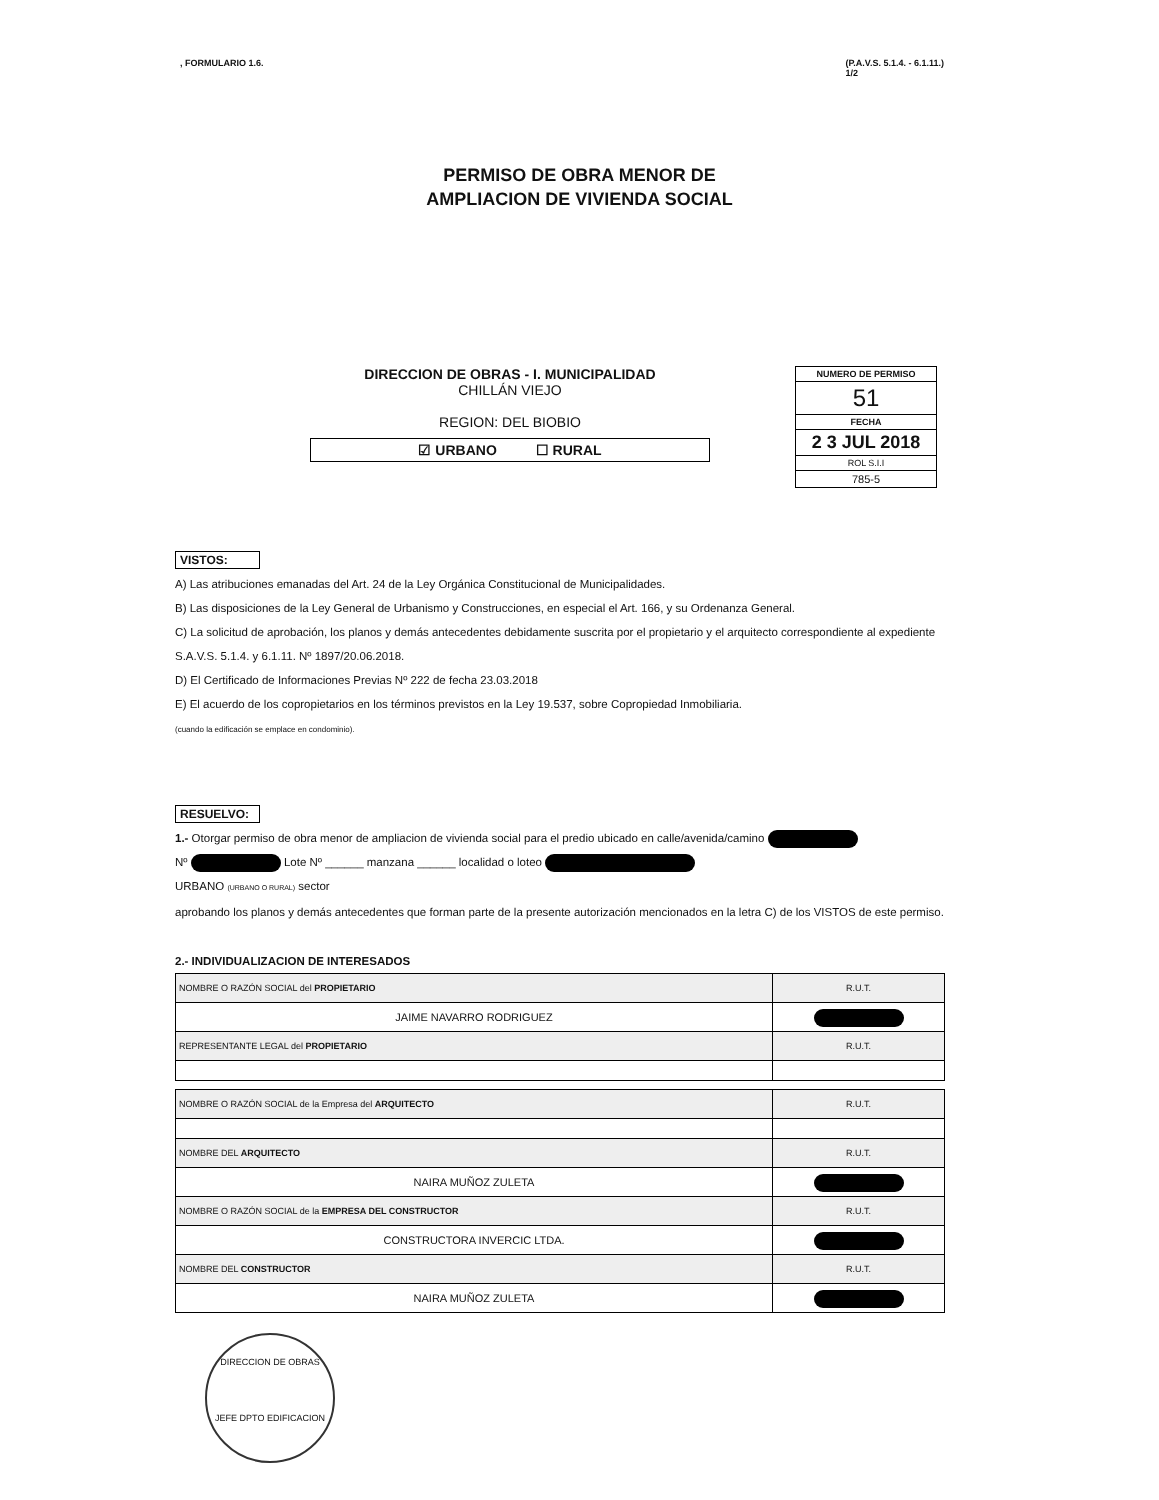, FORMULARIO 1.6. (P.A.V.S. 5.1.4. - 6.1.11.)
1/2
PERMISO DE OBRA MENOR DE
AMPLIACION DE VIVIENDA SOCIAL
DIRECCION DE OBRAS - I. MUNICIPALIDAD
CHILLÁN VIEJO
REGION: DEL BIOBIO
☑ URBANO ☐ RURAL
NUMERO DE PERMISO
51
FECHA
2 3 JUL 2018
ROL S.I.I
785-5
VISTOS:
A) Las atribuciones emanadas del Art. 24 de la Ley Orgánica Constitucional de Municipalidades.
B) Las disposiciones de la Ley General de Urbanismo y Construcciones, en especial el Art. 166, y su Ordenanza General.
C) La solicitud de aprobación, los planos y demás antecedentes debidamente suscrita por el propietario y el arquitecto correspondiente al expediente S.A.V.S. 5.1.4. y 6.1.11. Nº 1897/20.06.2018.
D) El Certificado de Informaciones Previas Nº 222 de fecha 23.03.2018
E) El acuerdo de los copropietarios en los términos previstos en la Ley 19.537, sobre Copropiedad Inmobiliaria.
(cuando la edificación se emplace en condominio).
RESUELVO:
1.- Otorgar permiso de obra menor de ampliacion de vivienda social para el predio ubicado en calle/avenida/camino
Nº Lote Nº ______ manzana ______ localidad o loteo
URBANO (URBANO O RURAL) sector
aprobando los planos y demás antecedentes que forman parte de la presente autorización mencionados en la letra C) de los VISTOS de este permiso.
2.- INDIVIDUALIZACION DE INTERESADOS
| NOMBRE O RAZÓN SOCIAL del PROPIETARIO | R.U.T. |
| JAIME NAVARRO RODRIGUEZ | |
| REPRESENTANTE LEGAL del PROPIETARIO | R.U.T. |
| NOMBRE O RAZÓN SOCIAL de la Empresa del ARQUITECTO | R.U.T. |
| NOMBRE DEL ARQUITECTO | R.U.T. |
| NAIRA MUÑOZ ZULETA | |
| NOMBRE O RAZÓN SOCIAL de la EMPRESA DEL CONSTRUCTOR | R.U.T. |
| CONSTRUCTORA INVERCIC LTDA. | |
| NOMBRE DEL CONSTRUCTOR | R.U.T. |
| NAIRA MUÑOZ ZULETA | |
DIRECCION DE OBRAS
JEFE DPTO EDIFICACION